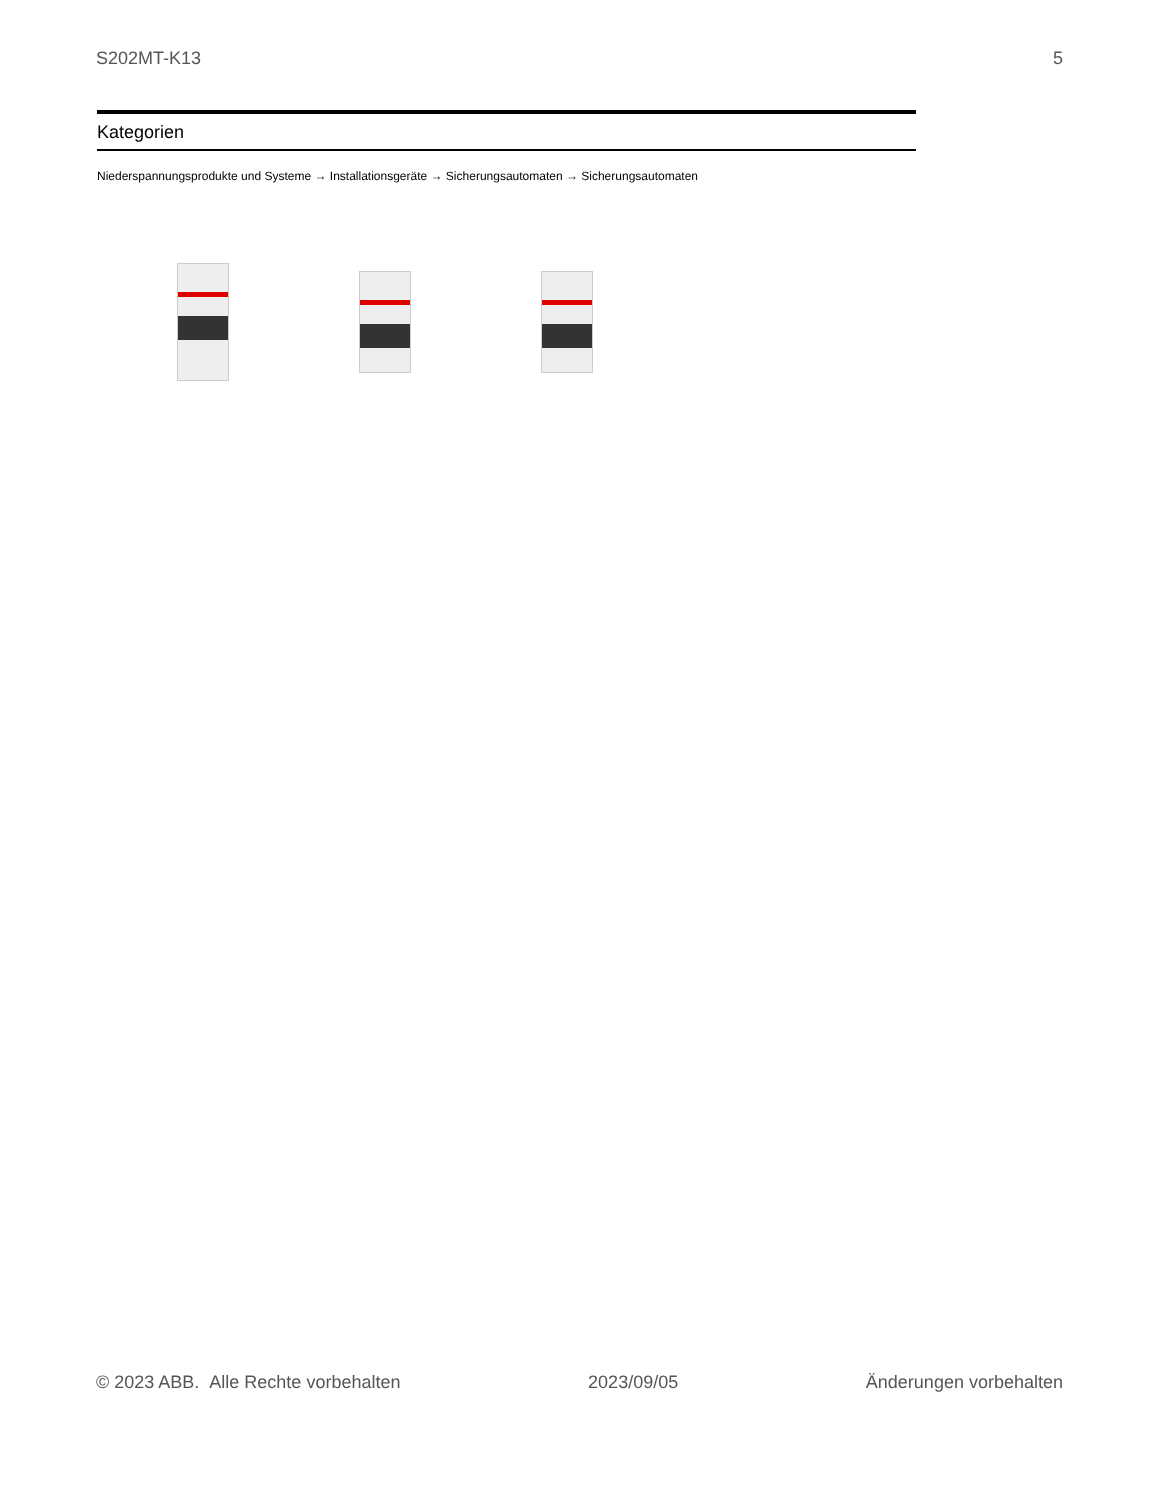S202MT-K13 5
Kategorien
Niederspannungsprodukte und Systeme → Installationsgeräte → Sicherungsautomaten → Sicherungsautomaten
© 2023 ABB. Alle Rechte vorbehalten 2023/09/05 Änderungen vorbehalten